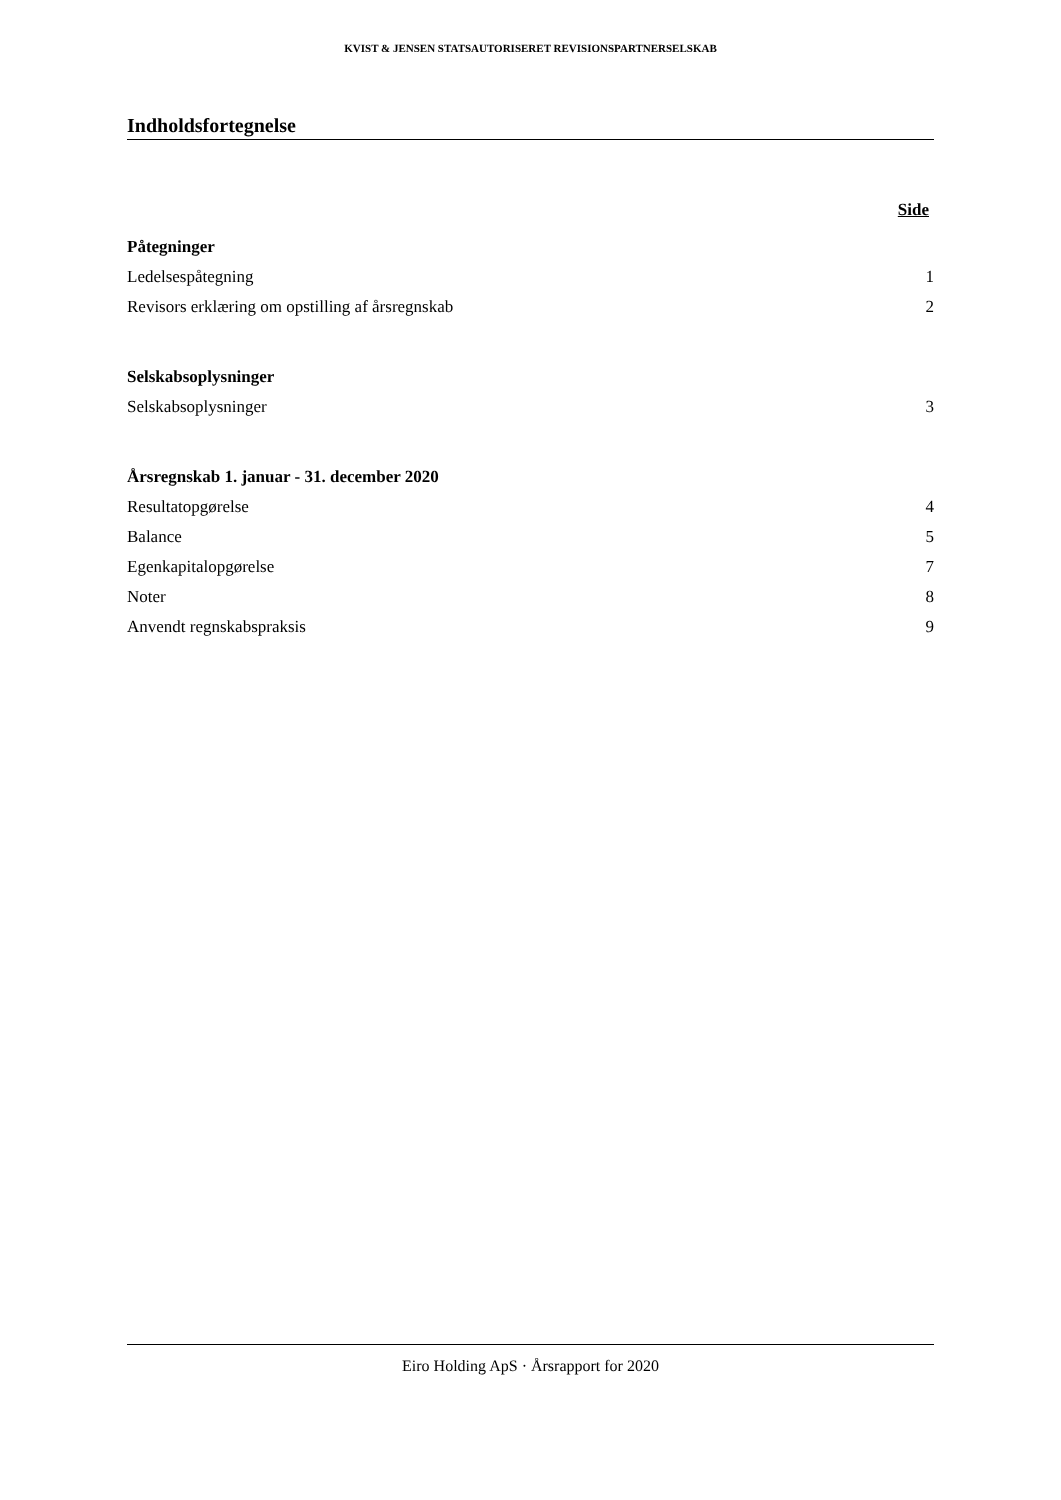KVIST & JENSEN STATSAUTORISERET REVISIONSPARTNERSELSKAB
Indholdsfortegnelse
Side
Påtegninger
Ledelsespåtegning 1
Revisors erklæring om opstilling af årsregnskab 2
Selskabsoplysninger
Selskabsoplysninger 3
Årsregnskab 1. januar - 31. december 2020
Resultatopgørelse 4
Balance 5
Egenkapitalopgørelse 7
Noter 8
Anvendt regnskabspraksis 9
Eiro Holding ApS · Årsrapport for 2020